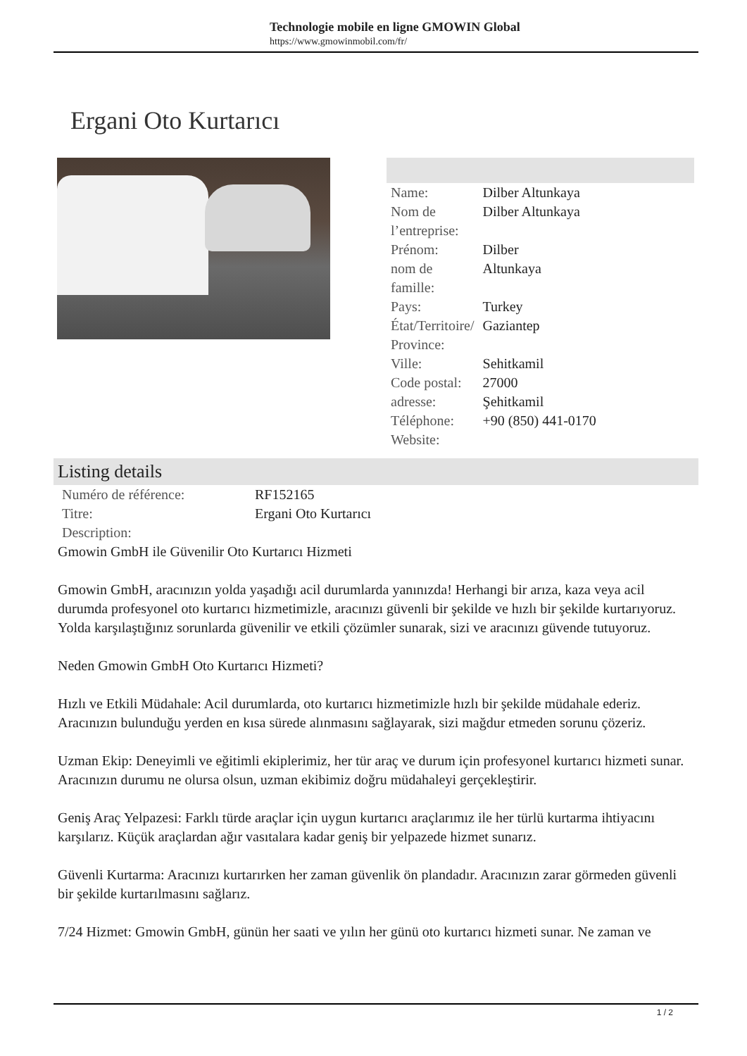Technologie mobile en ligne GMOWIN Global
https://www.gmowinmobil.com/fr/
Ergani Oto Kurtarıcı
| Name: | Dilber Altunkaya |
| Nom de l’entreprise: | Dilber Altunkaya |
| Prénom: | Dilber |
| nom de famille: | Altunkaya |
| Pays: | Turkey |
| État/Territoire/ Province: | Gaziantep |
| Ville: | Sehitkamil |
| Code postal: | 27000 |
| adresse: | Şehitkamil |
| Téléphone: | +90 (850) 441-0170 |
| Website: | |
Listing details
| Numéro de référence: | RF152165 |
| Titre: | Ergani Oto Kurtarıcı |
| Description: | |
Gmowin GmbH ile Güvenilir Oto Kurtarıcı Hizmeti
Gmowin GmbH, aracınızın yolda yaşadığı acil durumlarda yanınızda! Herhangi bir arıza, kaza veya acil durumda profesyonel oto kurtarıcı hizmetimizle, aracınızı güvenli bir şekilde ve hızlı bir şekilde kurtarıyoruz. Yolda karşılaştığınız sorunlarda güvenilir ve etkili çözümler sunarak, sizi ve aracınızı güvende tutuyoruz.
Neden Gmowin GmbH Oto Kurtarıcı Hizmeti?
Hızlı ve Etkili Müdahale: Acil durumlarda, oto kurtarıcı hizmetimizle hızlı bir şekilde müdahale ederiz. Aracınızın bulunduğu yerden en kısa sürede alınmasını sağlayarak, sizi mağdur etmeden sorunu çözeriz.
Uzman Ekip: Deneyimli ve eğitimli ekiplerimiz, her tür araç ve durum için profesyonel kurtarıcı hizmeti sunar. Aracınızın durumu ne olursa olsun, uzman ekibimiz doğru müdahaleyi gerçekleştirir.
Geniş Araç Yelpazesi: Farklı türde araçlar için uygun kurtarıcı araçlarımız ile her türlü kurtarma ihtiyacını karşılarız. Küçük araçlardan ağır vasıtalara kadar geniş bir yelpazede hizmet sunarız.
Güvenli Kurtarma: Aracınızı kurtarırken her zaman güvenlik ön plandadır. Aracınızın zarar görmeden güvenli bir şekilde kurtarılmasını sağlarız.
7/24 Hizmet: Gmowin GmbH, günün her saati ve yılın her günü oto kurtarıcı hizmeti sunar. Ne zaman ve
1 / 2